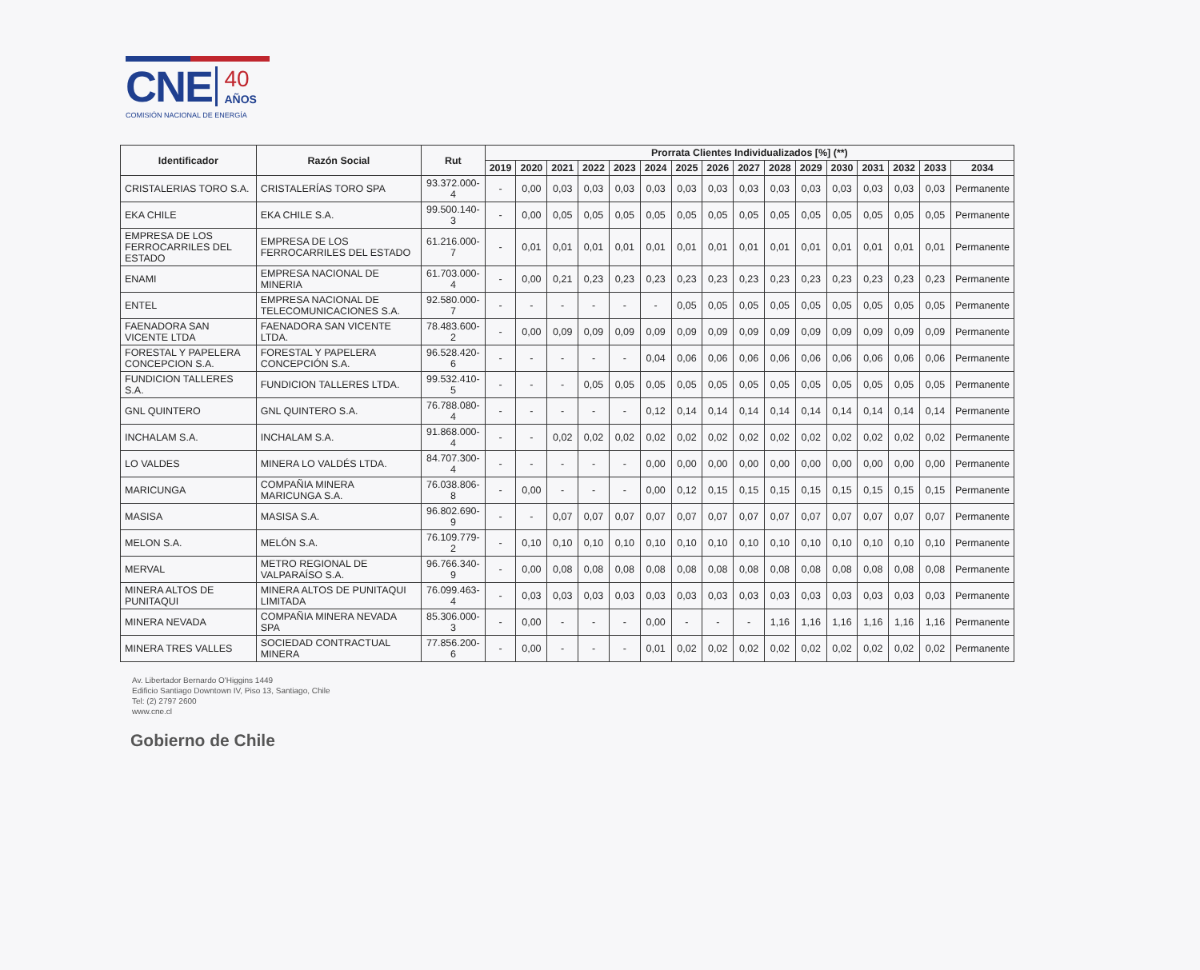CNE
40 AÑOS
COMISIÓN NACIONAL DE ENERGÍA
| Identificador | Razón Social | Rut | Prorrata Clientes Individualizados [%] (**) | | | | | | | | | | | | | | | |
| --- | --- | --- | --- | --- | --- | --- | --- | --- | --- | --- | --- | --- | --- | --- | --- | --- | --- | --- |
| | | | 2019 | 2020 | 2021 | 2022 | 2023 | 2024 | 2025 | 2026 | 2027 | 2028 | 2029 | 2030 | 2031 | 2032 | 2033 | 2034 |
| CRISTALERIAS TORO S.A. | CRISTALERÍAS TORO SPA | 93.372.000-4 | - | 0,00 | 0,03 | 0,03 | 0,03 | 0,03 | 0,03 | 0,03 | 0,03 | 0,03 | 0,03 | 0,03 | 0,03 | 0,03 | 0,03 | Permanente |
| EKA CHILE | EKA CHILE S.A. | 99.500.140-3 | - | 0,00 | 0,05 | 0,05 | 0,05 | 0,05 | 0,05 | 0,05 | 0,05 | 0,05 | 0,05 | 0,05 | 0,05 | 0,05 | 0,05 | Permanente |
| EMPRESA DE LOS FERROCARRILES DEL ESTADO | EMPRESA DE LOS FERROCARRILES DEL ESTADO | 61.216.000-7 | - | 0,01 | 0,01 | 0,01 | 0,01 | 0,01 | 0,01 | 0,01 | 0,01 | 0,01 | 0,01 | 0,01 | 0,01 | 0,01 | 0,01 | Permanente |
| ENAMI | EMPRESA NACIONAL DE MINERIA | 61.703.000-4 | - | 0,00 | 0,21 | 0,23 | 0,23 | 0,23 | 0,23 | 0,23 | 0,23 | 0,23 | 0,23 | 0,23 | 0,23 | 0,23 | 0,23 | Permanente |
| ENTEL | EMPRESA NACIONAL DE TELECOMUNICACIONES S.A. | 92.580.000-7 | - | - | - | - | - | - | 0,05 | 0,05 | 0,05 | 0,05 | 0,05 | 0,05 | 0,05 | 0,05 | 0,05 | Permanente |
| FAENADORA SAN VICENTE LTDA | FAENADORA SAN VICENTE LTDA. | 78.483.600-2 | - | 0,00 | 0,09 | 0,09 | 0,09 | 0,09 | 0,09 | 0,09 | 0,09 | 0,09 | 0,09 | 0,09 | 0,09 | 0,09 | 0,09 | Permanente |
| FORESTAL Y PAPELERA CONCEPCION S.A. | FORESTAL Y PAPELERA CONCEPCIÓN S.A. | 96.528.420-6 | - | - | - | - | - | 0,04 | 0,06 | 0,06 | 0,06 | 0,06 | 0,06 | 0,06 | 0,06 | 0,06 | 0,06 | Permanente |
| FUNDICION TALLERES S.A. | FUNDICION TALLERES LTDA. | 99.532.410-5 | - | - | - | 0,05 | 0,05 | 0,05 | 0,05 | 0,05 | 0,05 | 0,05 | 0,05 | 0,05 | 0,05 | 0,05 | 0,05 | Permanente |
| GNL QUINTERO | GNL QUINTERO S.A. | 76.788.080-4 | - | - | - | - | - | 0,12 | 0,14 | 0,14 | 0,14 | 0,14 | 0,14 | 0,14 | 0,14 | 0,14 | 0,14 | Permanente |
| INCHALAM S.A. | INCHALAM S.A. | 91.868.000-4 | - | - | 0,02 | 0,02 | 0,02 | 0,02 | 0,02 | 0,02 | 0,02 | 0,02 | 0,02 | 0,02 | 0,02 | 0,02 | 0,02 | Permanente |
| LO VALDES | MINERA LO VALDÉS LTDA. | 84.707.300-4 | - | - | - | - | - | 0,00 | 0,00 | 0,00 | 0,00 | 0,00 | 0,00 | 0,00 | 0,00 | 0,00 | 0,00 | Permanente |
| MARICUNGA | COMPAÑIA MINERA MARICUNGA S.A. | 76.038.806-8 | - | 0,00 | - | - | - | 0,00 | 0,12 | 0,15 | 0,15 | 0,15 | 0,15 | 0,15 | 0,15 | 0,15 | 0,15 | Permanente |
| MASISA | MASISA S.A. | 96.802.690-9 | - | - | 0,07 | 0,07 | 0,07 | 0,07 | 0,07 | 0,07 | 0,07 | 0,07 | 0,07 | 0,07 | 0,07 | 0,07 | 0,07 | Permanente |
| MELON S.A. | MELÓN S.A. | 76.109.779-2 | - | 0,10 | 0,10 | 0,10 | 0,10 | 0,10 | 0,10 | 0,10 | 0,10 | 0,10 | 0,10 | 0,10 | 0,10 | 0,10 | 0,10 | Permanente |
| MERVAL | METRO REGIONAL DE VALPARAÍSO S.A. | 96.766.340-9 | - | 0,00 | 0,08 | 0,08 | 0,08 | 0,08 | 0,08 | 0,08 | 0,08 | 0,08 | 0,08 | 0,08 | 0,08 | 0,08 | 0,08 | Permanente |
| MINERA ALTOS DE PUNITAQUI | MINERA ALTOS DE PUNITAQUI LIMITADA | 76.099.463-4 | - | 0,03 | 0,03 | 0,03 | 0,03 | 0,03 | 0,03 | 0,03 | 0,03 | 0,03 | 0,03 | 0,03 | 0,03 | 0,03 | 0,03 | Permanente |
| MINERA NEVADA | COMPAÑIA MINERA NEVADA SPA | 85.306.000-3 | - | 0,00 | - | - | - | 0,00 | - | - | - | 1,16 | 1,16 | 1,16 | 1,16 | 1,16 | 1,16 | Permanente |
| MINERA TRES VALLES | SOCIEDAD CONTRACTUAL MINERA | 77.856.200-6 | - | 0,00 | - | - | - | 0,01 | 0,02 | 0,02 | 0,02 | 0,02 | 0,02 | 0,02 | 0,02 | 0,02 | 0,02 | Permanente |
Av. Libertador Bernardo O'Higgins 1449
Edificio Santiago Downtown IV, Piso 13, Santiago, Chile
Tel: (2) 2797 2600
www.cne.cl
Gobierno de Chile